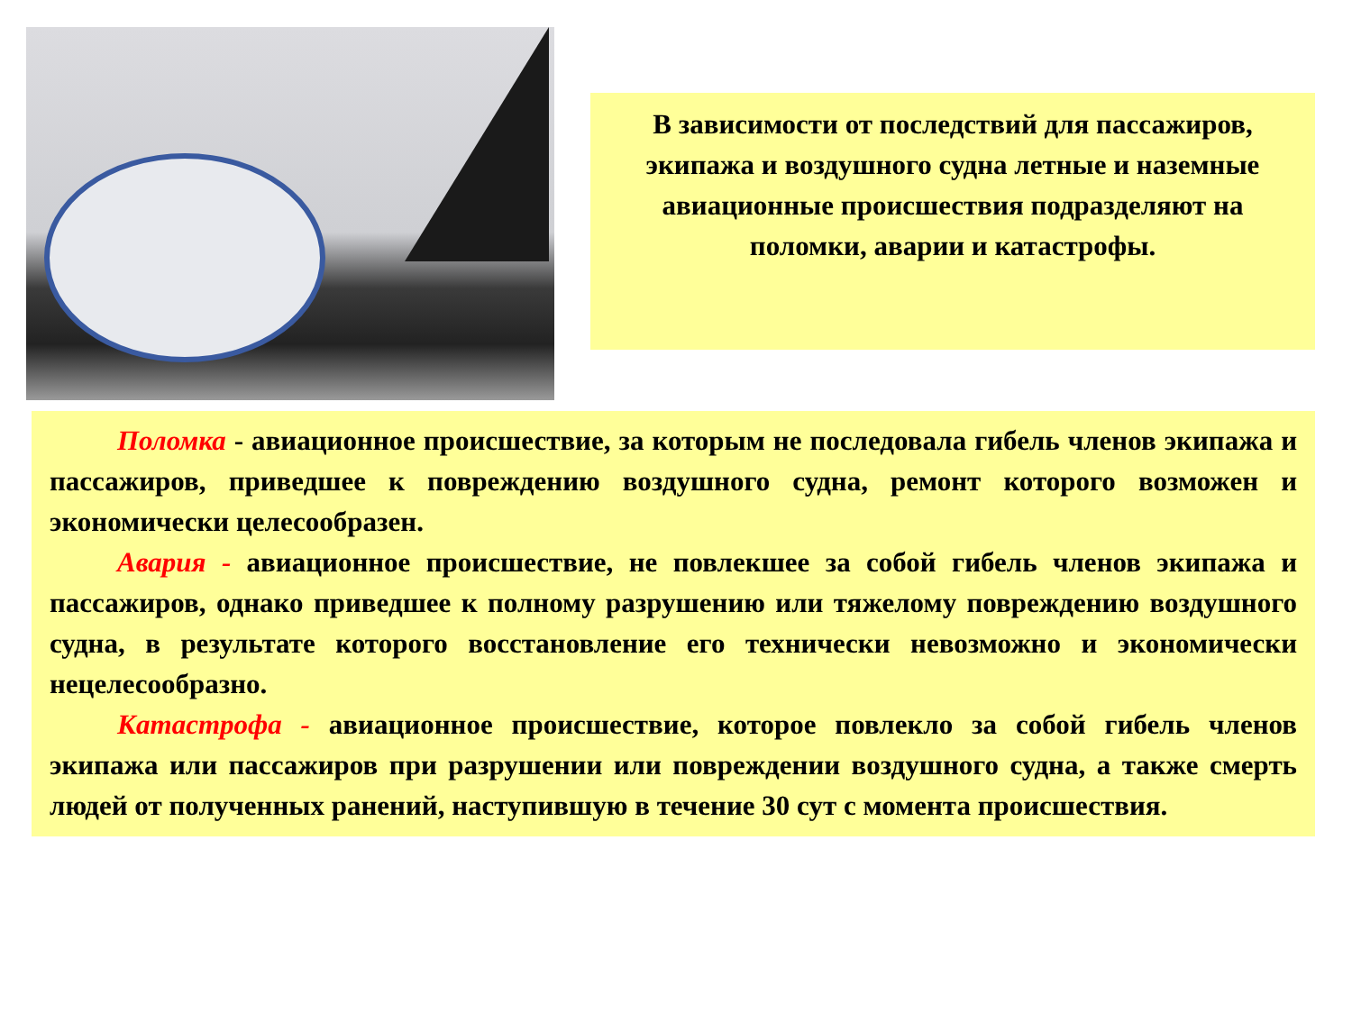В зависимости от последствий для пассажиров, экипажа и воздушного судна летные и наземные авиационные происшествия подразделяют на поломки, аварии и катастрофы.
Поломка - авиационное происшествие, за которым не последовала гибель членов экипажа и пассажиров, приведшее к повреждению воздушного судна, ремонт которого возможен и экономически целесообразен.
Авария - авиационное происшествие, не повлекшее за собой гибель членов экипажа и пассажиров, однако приведшее к полному разрушению или тяжелому повреждению воздушного судна, в результате которого восстановление его технически невозможно и экономически нецелесообразно.
Катастрофа - авиационное происшествие, которое повлекло за собой гибель членов экипажа или пассажиров при разрушении или повреждении воздушного судна, а также смерть людей от полученных ранений, наступившую в течение 30 сут с момента происшествия.